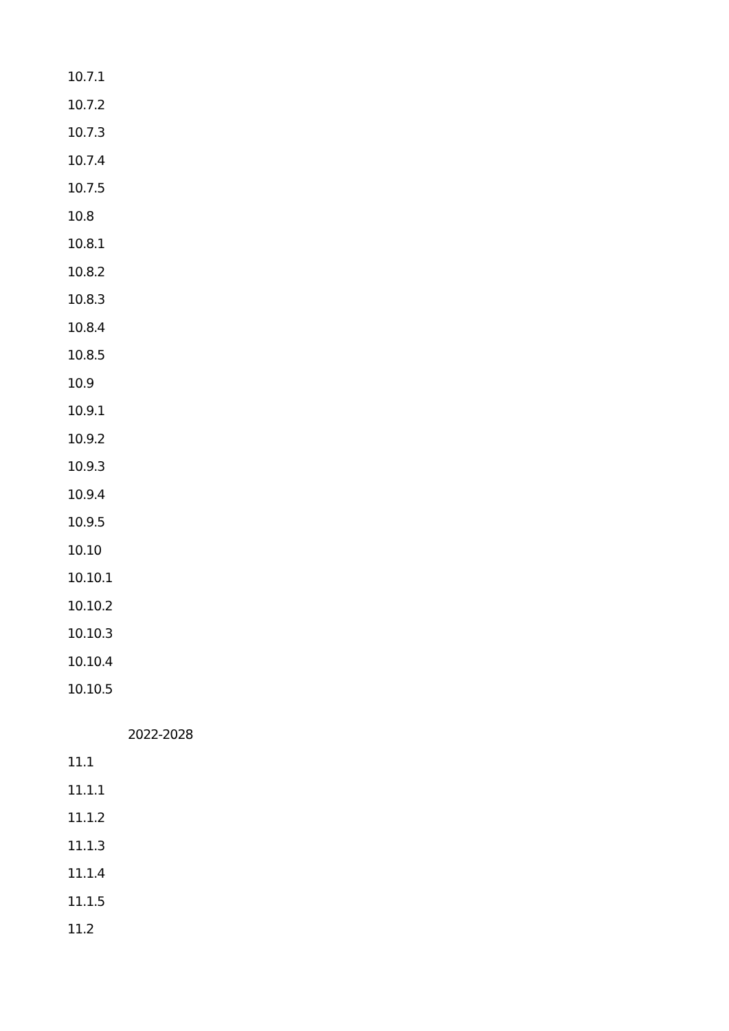10.7.1
10.7.2
10.7.3
10.7.4
10.7.5
10.8
10.8.1
10.8.2
10.8.3
10.8.4
10.8.5
10.9
10.9.1
10.9.2
10.9.3
10.9.4
10.9.5
10.10
10.10.1
10.10.2
10.10.3
10.10.4
10.10.5
2022-2028
11.1
11.1.1
11.1.2
11.1.3
11.1.4
11.1.5
11.2